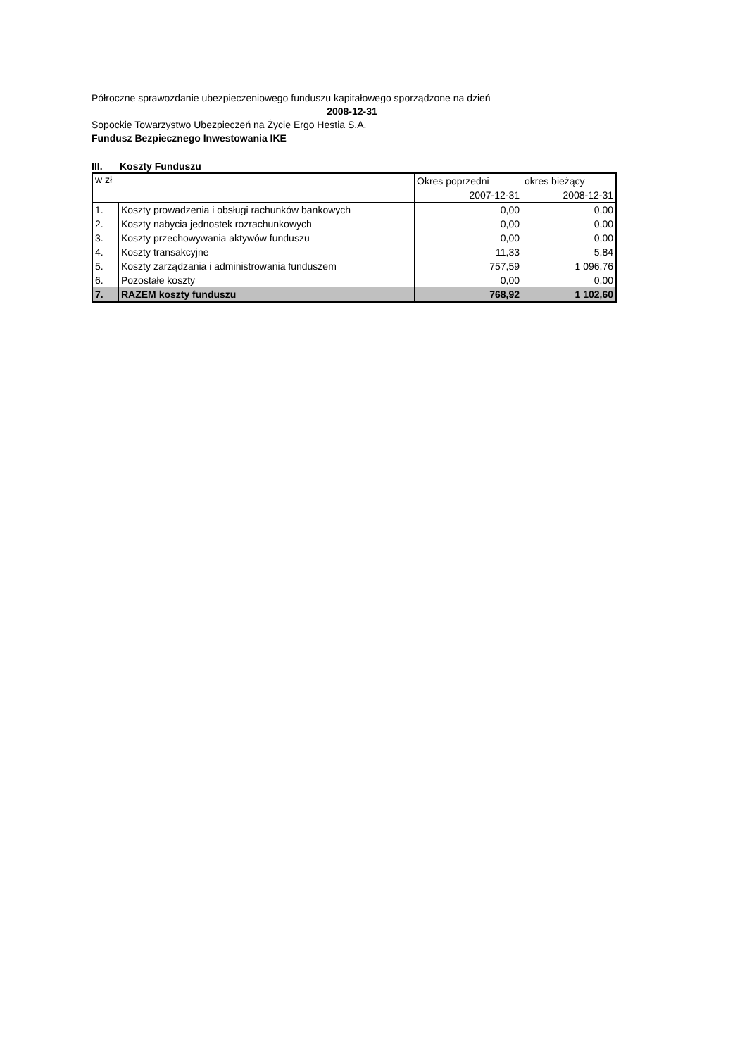Półroczne sprawozdanie ubezpieczeniowego funduszu kapitałowego sporządzone na dzień
2008-12-31
Sopockie Towarzystwo Ubezpieczeń na Życie Ergo Hestia S.A.
Fundusz Bezpiecznego Inwestowania IKE
III. Koszty Funduszu
| w zł | | Okres poprzedni 2007-12-31 | okres bieżący 2008-12-31 |
| --- | --- | --- | --- |
| 1. | Koszty prowadzenia i obsługi rachunków bankowych | 0,00 | 0,00 |
| 2. | Koszty nabycia jednostek rozrachunkowych | 0,00 | 0,00 |
| 3. | Koszty przechowywania aktywów funduszu | 0,00 | 0,00 |
| 4. | Koszty transakcyjne | 11,33 | 5,84 |
| 5. | Koszty zarządzania i administrowania funduszem | 757,59 | 1 096,76 |
| 6. | Pozostałe koszty | 0,00 | 0,00 |
| 7. | RAZEM koszty funduszu | 768,92 | 1 102,60 |